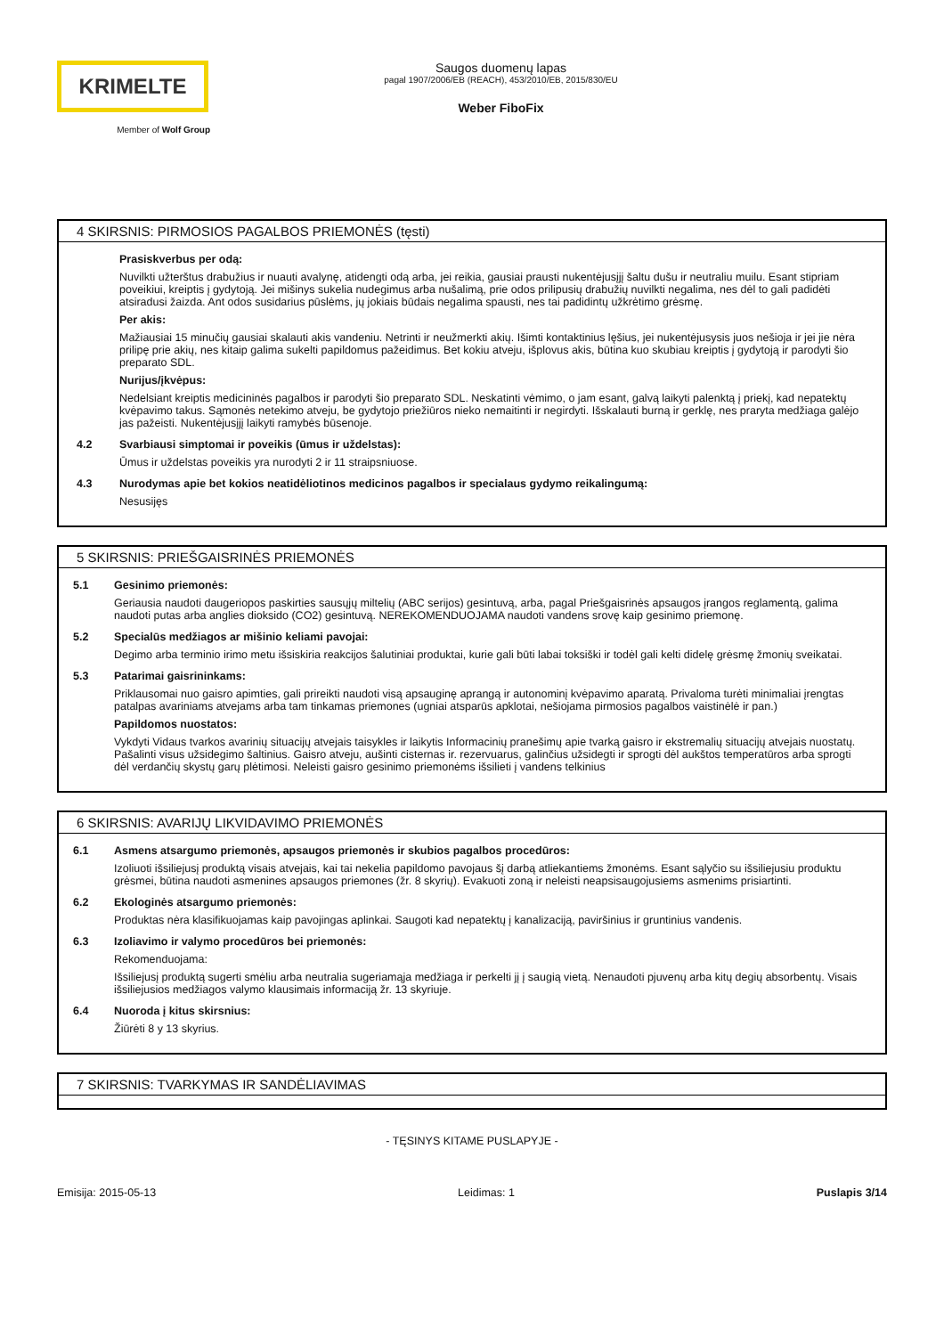KRIMELTE
Member of Wolf Group
Saugos duomenų lapas
pagal 1907/2006/EB (REACH), 453/2010/EB, 2015/830/EU
Weber FiboFix
4 SKIRSNIS: PIRMOSIOS PAGALBOS PRIEMONĖS (tęsti)
Prasiskverbus per odą:
Nuvilkti užterštus drabužius ir nuauti avalynę, atidengti odą arba, jei reikia, gausiai prausti nukentėjusįjį šaltu dušu ir neutraliu muilu. Esant stipriam poveikiui, kreiptis į gydytoją. Jei mišinys sukelia nudegimus arba nušalimą, prie odos prilipusių drabužių nuvilkti negalima, nes dėl to gali padidėti atsiradusi žaizda. Ant odos susidarius pūslėms, jų jokiais būdais negalima spausti, nes tai padidintų užkrėtimo grėsmę.
Per akis:
Mažiausiai 15 minučių gausiai skalauti akis vandeniu. Netrinti ir neužmerkti akių. Išimti kontaktinius lęšius, jei nukentėjusysis juos nešioja ir jei jie nėra prilipę prie akių, nes kitaip galima sukelti papildomus pažeidimus. Bet kokiu atveju, išplovus akis, būtina kuo skubiau kreiptis į gydytoją ir parodyti šio preparato SDL.
Nurijus/įkvėpus:
Nedelsiant kreiptis medicininės pagalbos ir parodyti šio preparato SDL. Neskatinti vėmimo, o jam esant, galvą laikyti palenktą į priekį, kad nepatektų kvėpavimo takus. Sąmonės netekimo atveju, be gydytojo priežiūros nieko nemaitinti ir negirdyti. Išskalauti burną ir gerklę, nes praryta medžiaga galėjo jas pažeisti. Nukentėjusįjį laikyti ramybės būsenoje.
4.2 Svarbiausi simptomai ir poveikis (ūmus ir uždelstas):
Ūmus ir uždelstas poveikis yra nurodyti 2 ir 11 straipsniuose.
4.3 Nurodymas apie bet kokios neatidėliotinos medicinos pagalbos ir specialaus gydymo reikalingumą:
Nesusijęs
5 SKIRSNIS: PRIEŠGAISRINĖS PRIEMONĖS
5.1 Gesinimo priemonės:
Geriausia naudoti daugeriopos paskirties sausųjų miltelių (ABC serijos) gesintuvą, arba, pagal Priešgaisrinės apsaugos įrangos reglamentą, galima naudoti putas arba anglies dioksido (CO2) gesintuvą. NEREKOMENDUOJAMA naudoti vandens srovę kaip gesinimo priemonę.
5.2 Specialūs medžiagos ar mišinio keliami pavojai:
Degimo arba terminio irimo metu išsiskiria reakcijos šalutiniai produktai, kurie gali būti labai toksiški ir todėl gali kelti didelę grėsmę žmonių sveikatai.
5.3 Patarimai gaisrininkams:
Priklausomai nuo gaisro apimties, gali prireikti naudoti visą apsauginę aprangą ir autonominį kvėpavimo aparatą. Privaloma turėti minimaliai įrengtas patalpas avariniams atvejams arba tam tinkamas priemones (ugniai atsparūs apklotai, nešiojama pirmosios pagalbos vaistinėlė ir pan.)
Papildomos nuostatos:
Vykdyti Vidaus tvarkos avarinių situacijų atvejais taisykles ir laikytis Informacinių pranešimų apie tvarką gaisro ir ekstremalių situacijų atvejais nuostatų. Pašalinti visus užsidegimo šaltinius. Gaisro atveju, aušinti cisternas ir. rezervuarus, galinčius užsidegti ir sprogti dėl aukštos temperatūros arba sprogti dėl verdančių skystų garų plėtimosi. Neleisti gaisro gesinimo priemonėms išsilieti į vandens telkinius
6 SKIRSNIS: AVARIJŲ LIKVIDAVIMO PRIEMONĖS
6.1 Asmens atsargumo priemonės, apsaugos priemonės ir skubios pagalbos procedūros:
Izoliuoti išsiliejusį produktą visais atvejais, kai tai nekelia papildomo pavojaus šį darbą atliekantiems žmonėms. Esant sąlyčio su išsiliejusiu produktu grėsmei, būtina naudoti asmenines apsaugos priemones (žr. 8 skyrių). Evakuoti zoną ir neleisti neapsisaugojusiems asmenims prisiartinti.
6.2 Ekologinės atsargumo priemonės:
Produktas nėra klasifikuojamas kaip pavojingas aplinkai. Saugoti kad nepatektų į kanalizaciją, paviršinius ir gruntinius vandenis.
6.3 Izoliavimo ir valymo procedūros bei priemonės:
Rekomenduojama:
Išsiliejusį produktą sugerti smėliu arba neutralia sugeriamąja medžiaga ir perkelti jį į saugią vietą. Nenaudoti pjuvenų arba kitų degių absorbentų. Visais išsiliejusios medžiagos valymo klausimais informaciją žr. 13 skyriuje.
6.4 Nuoroda į kitus skirsnius:
Žiūrėti 8 y 13 skyrius.
7 SKIRSNIS: TVARKYMAS IR SANDĖLIAVIMAS
- TĘSINYS KITAME PUSLAPYJE -
Emisija: 2015-05-13 Leidimas: 1 Puslapis 3/14